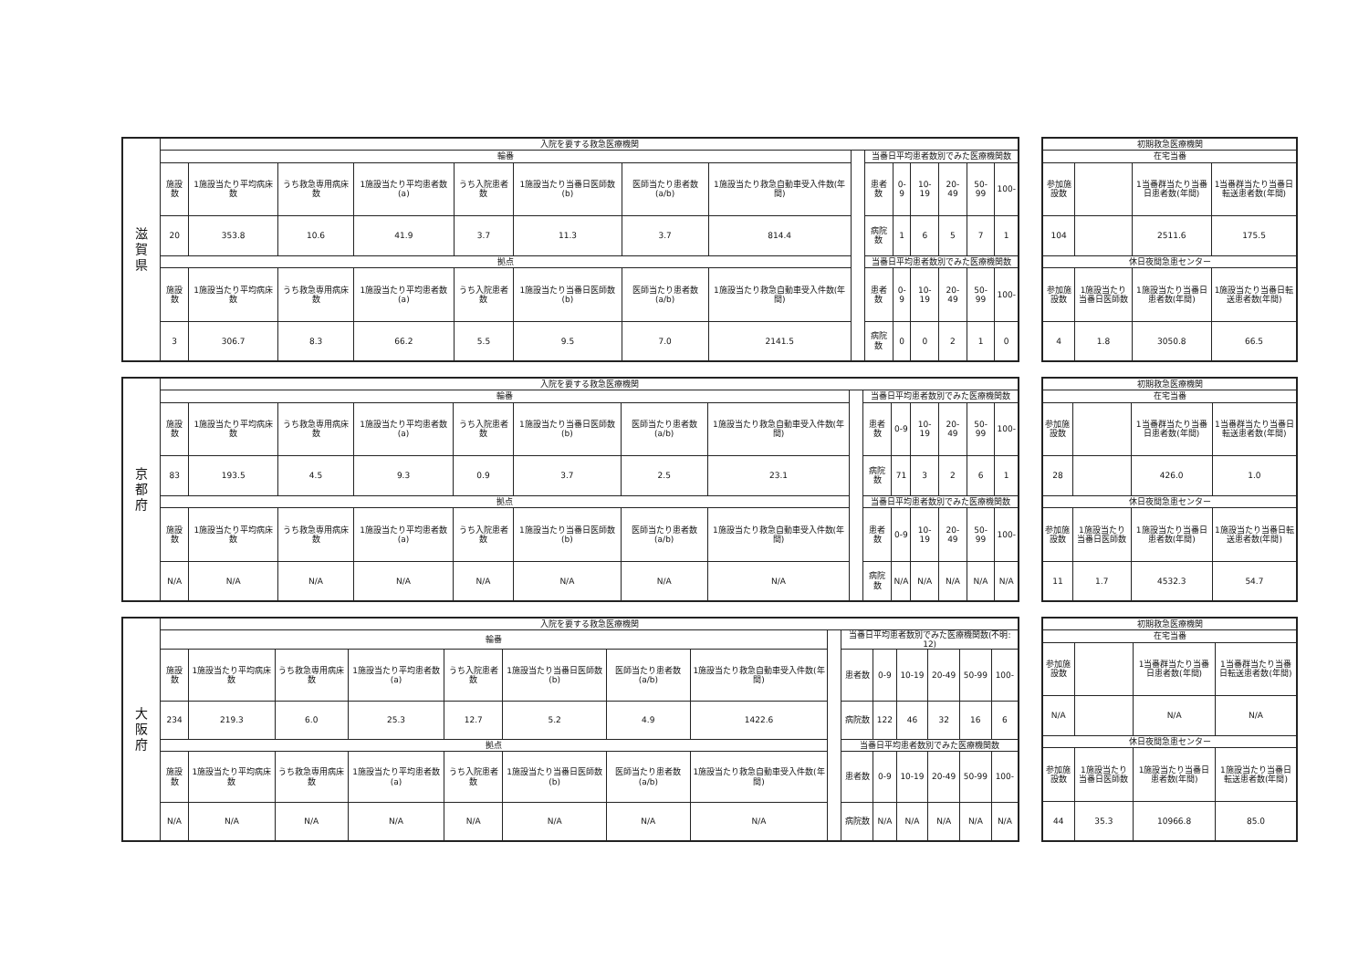| 滋 賀 県 | 入院を要する救急医療機関 | | | | | | | | | | | | | | |
| | 輪番 | | | | | | | | | 当番日平均患者数別でみた医療機関数 | | | | | |
| | 施設数 | 1施設当たり平均病床数 | うち救急専用病床数 | 1施設当たり平均患者数(a) | うち入院患者数 | 1施設当たり当番日医師数(b) | 医師当たり患者数(a/b) | 1施設当たり救急自動車受入件数(年間) | | 患者数 | 0-9 | 10-19 | 20-49 | 50-99 | 100- |
| | 20 | 353.8 | 10.6 | 41.9 | 3.7 | 11.3 | 3.7 | 814.4 | | 病院数 | 1 | 6 | 5 | 7 | 1 |
| | 拠点 | | | | | | | | | 当番日平均患者数別でみた医療機関数 | | | | | |
| | 施設数 | 1施設当たり平均病床数 | うち救急専用病床数 | 1施設当たり平均患者数(a) | うち入院患者数 | 1施設当たり当番日医師数(b) | 医師当たり患者数(a/b) | 1施設当たり救急自動車受入件数(年間) | | 患者数 | 0-9 | 10-19 | 20-49 | 50-99 | 100- |
| | 3 | 306.7 | 8.3 | 66.2 | 5.5 | 9.5 | 7.0 | 2141.5 | | 病院数 | 0 | 0 | 2 | 1 | 0 |
| 初期救急医療機関 | | | |
| --- | --- | --- | --- |
| 在宅当番 | | | |
| 参加施設数 | | 1当番群当たり当番日患者数(年間) | 1当番群当たり当番日転送患者数(年間) |
| 104 | | 2511.6 | 175.5 |
| 休日夜間急患センター | | | |
| 参加施設数 | 1施設当たり当番日医師数 | 1施設当たり当番日患者数(年間) | 1施設当たり当番日転送患者数(年間) |
| 4 | 1.8 | 3050.8 | 66.5 |
| 京 都 府 | 入院を要する救急医療機関 | | | | | | | | | | | | | | |
| | 輪番 | | | | | | | | | 当番日平均患者数別でみた医療機関数 | | | | | |
| | 施設数 | 1施設当たり平均病床数 | うち救急専用病床数 | 1施設当たり平均患者数(a) | うち入院患者数 | 1施設当たり当番日医師数(b) | 医師当たり患者数(a/b) | 1施設当たり救急自動車受入件数(年間) | | 患者数 | 0-9 | 10-19 | 20-49 | 50-99 | 100- |
| | 83 | 193.5 | 4.5 | 9.3 | 0.9 | 3.7 | 2.5 | 23.1 | | 病院数 | 71 | 3 | 2 | 6 | 1 |
| | 拠点 | | | | | | | | | 当番日平均患者数別でみた医療機関数 | | | | | |
| | 施設数 | 1施設当たり平均病床数 | うち救急専用病床数 | 1施設当たり平均患者数(a) | うち入院患者数 | 1施設当たり当番日医師数(b) | 医師当たり患者数(a/b) | 1施設当たり救急自動車受入件数(年間) | | 患者数 | 0-9 | 10-19 | 20-49 | 50-99 | 100- |
| | N/A | N/A | N/A | N/A | N/A | N/A | N/A | N/A | | 病院数 | N/A | N/A | N/A | N/A | N/A |
| 初期救急医療機関 | | | |
| --- | --- | --- | --- |
| 在宅当番 | | | |
| 参加施設数 | | 1当番群当たり当番日患者数(年間) | 1当番群当たり当番日転送患者数(年間) |
| 28 | | 426.0 | 1.0 |
| 休日夜間急患センター | | | |
| 参加施設数 | 1施設当たり当番日医師数 | 1施設当たり当番日患者数(年間) | 1施設当たり当番日転送患者数(年間) |
| 11 | 1.7 | 4532.3 | 54.7 |
| 大 阪 府 | 入院を要する救急医療機関 | | | | | | | | | | | | | | |
| | 輪番 | | | | | | | | | 当番日平均患者数別でみた医療機関数(不明: 12) | | | | | |
| | 施設数 | 1施設当たり平均病床数 | うち救急専用病床数 | 1施設当たり平均患者数(a) | うち入院患者数 | 1施設当たり当番日医師数(b) | 医師当たり患者数(a/b) | 1施設当たり救急自動車受入件数(年間) | | 患者数 | 0-9 | 10-19 | 20-49 | 50-99 | 100- |
| | 234 | 219.3 | 6.0 | 25.3 | 12.7 | 5.2 | 4.9 | 1422.6 | | 病院数 | 122 | 46 | 32 | 16 | 6 |
| | 拠点 | | | | | | | | | 当番日平均患者数別でみた医療機関数 | | | | | |
| | 施設数 | 1施設当たり平均病床数 | うち救急専用病床数 | 1施設当たり平均患者数(a) | うち入院患者数 | 1施設当たり当番日医師数(b) | 医師当たり患者数(a/b) | 1施設当たり救急自動車受入件数(年間) | | 患者数 | 0-9 | 10-19 | 20-49 | 50-99 | 100- |
| | N/A | N/A | N/A | N/A | N/A | N/A | N/A | N/A | | 病院数 | N/A | N/A | N/A | N/A | N/A |
| 初期救急医療機関 | | | |
| --- | --- | --- | --- |
| 在宅当番 | | | |
| 参加施設数 | | 1当番群当たり当番日患者数(年間) | 1当番群当たり当番日転送患者数(年間) |
| N/A | | N/A | N/A |
| 休日夜間急患センター | | | |
| 参加施設数 | 1施設当たり当番日医師数 | 1施設当たり当番日患者数(年間) | 1施設当たり当番日転送患者数(年間) |
| 44 | 35.3 | 10966.8 | 85.0 |